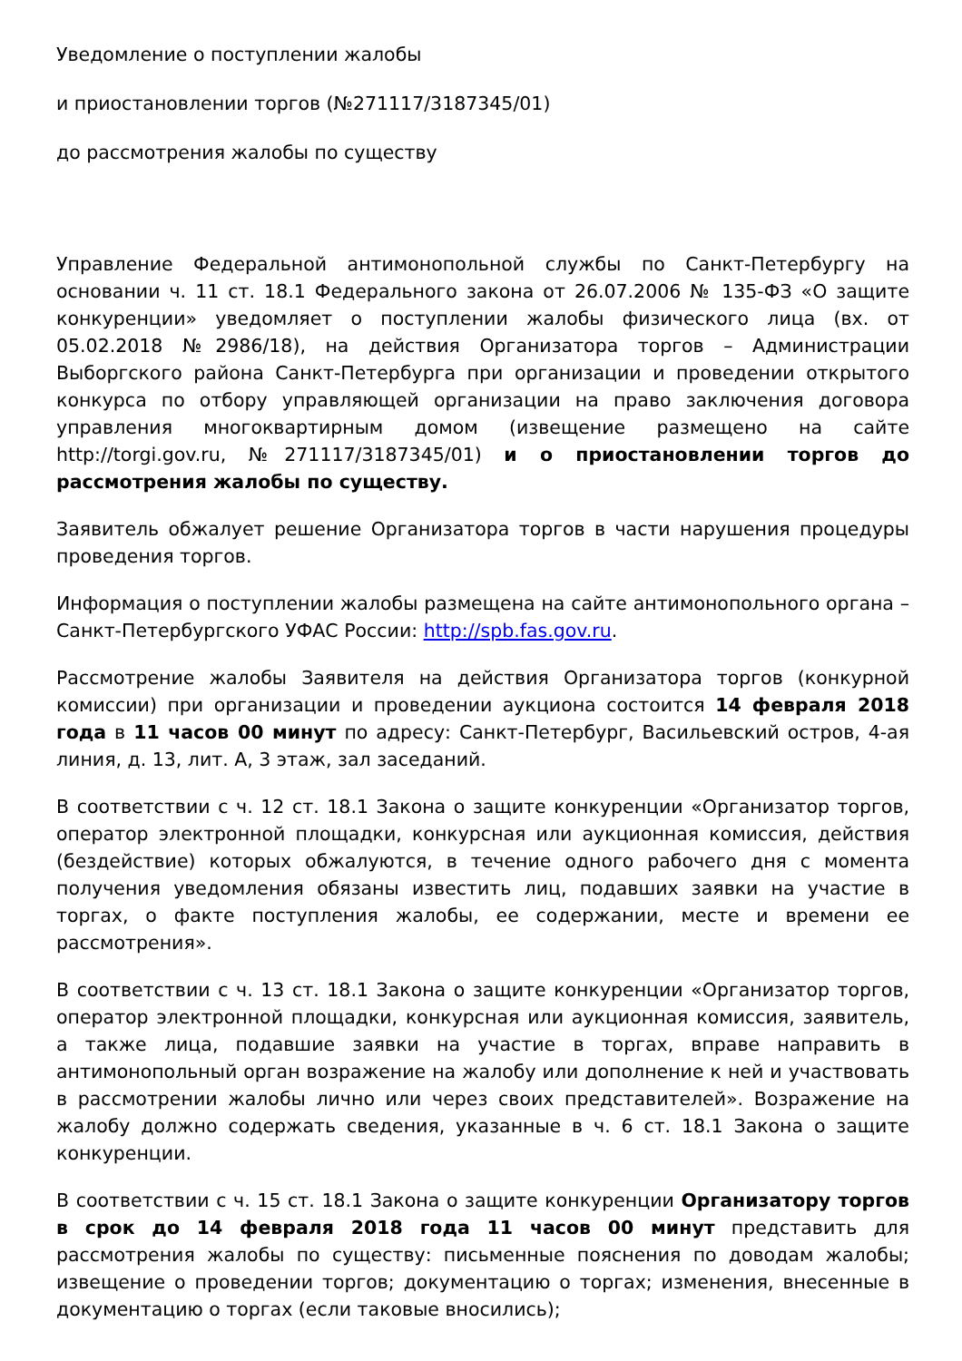Уведомление о поступлении жалобы
и приостановлении торгов (№271117/3187345/01)
до рассмотрения жалобы по существу
Управление Федеральной антимонопольной службы по Санкт-Петербургу на основании ч. 11 ст. 18.1 Федерального закона от 26.07.2006 № 135-ФЗ «О защите конкуренции» уведомляет о поступлении жалобы физического лица (вх. от 05.02.2018 №2986/18), на действия Организатора торгов – Администрации Выборгского района Санкт-Петербурга при организации и проведении открытого конкурса по отбору управляющей организации на право заключения договора управления многоквартирным домом (извещение размещено на сайте http://torgi.gov.ru, №271117/3187345/01) и о приостановлении торгов до рассмотрения жалобы по существу.
Заявитель обжалует решение Организатора торгов в части нарушения процедуры проведения торгов.
Информация о поступлении жалобы размещена на сайте антимонопольного органа – Санкт-Петербургского УФАС России: http://spb.fas.gov.ru.
Рассмотрение жалобы Заявителя на действия Организатора торгов (конкурной комиссии) при организации и проведении аукциона состоится 14 февраля 2018 года в 11 часов 00 минут по адресу: Санкт-Петербург, Васильевский остров, 4-ая линия, д. 13, лит. А, 3 этаж, зал заседаний.
В соответствии с ч. 12 ст. 18.1 Закона о защите конкуренции «Организатор торгов, оператор электронной площадки, конкурсная или аукционная комиссия, действия (бездействие) которых обжалуются, в течение одного рабочего дня с момента получения уведомления обязаны известить лиц, подавших заявки на участие в торгах, о факте поступления жалобы, ее содержании, месте и времени ее рассмотрения».
В соответствии с ч. 13 ст. 18.1 Закона о защите конкуренции «Организатор торгов, оператор электронной площадки, конкурсная или аукционная комиссия, заявитель, а также лица, подавшие заявки на участие в торгах, вправе направить в антимонопольный орган возражение на жалобу или дополнение к ней и участвовать в рассмотрении жалобы лично или через своих представителей». Возражение на жалобу должно содержать сведения, указанные в ч. 6 ст. 18.1 Закона о защите конкуренции.
В соответствии с ч. 15 ст. 18.1 Закона о защите конкуренции Организатору торгов в срок до 14 февраля 2018 года 11 часов 00 минут представить для рассмотрения жалобы по существу: письменные пояснения по доводам жалобы; извещение о проведении торгов; документацию о торгах; изменения, внесенные в документацию о торгах (если таковые вносились);